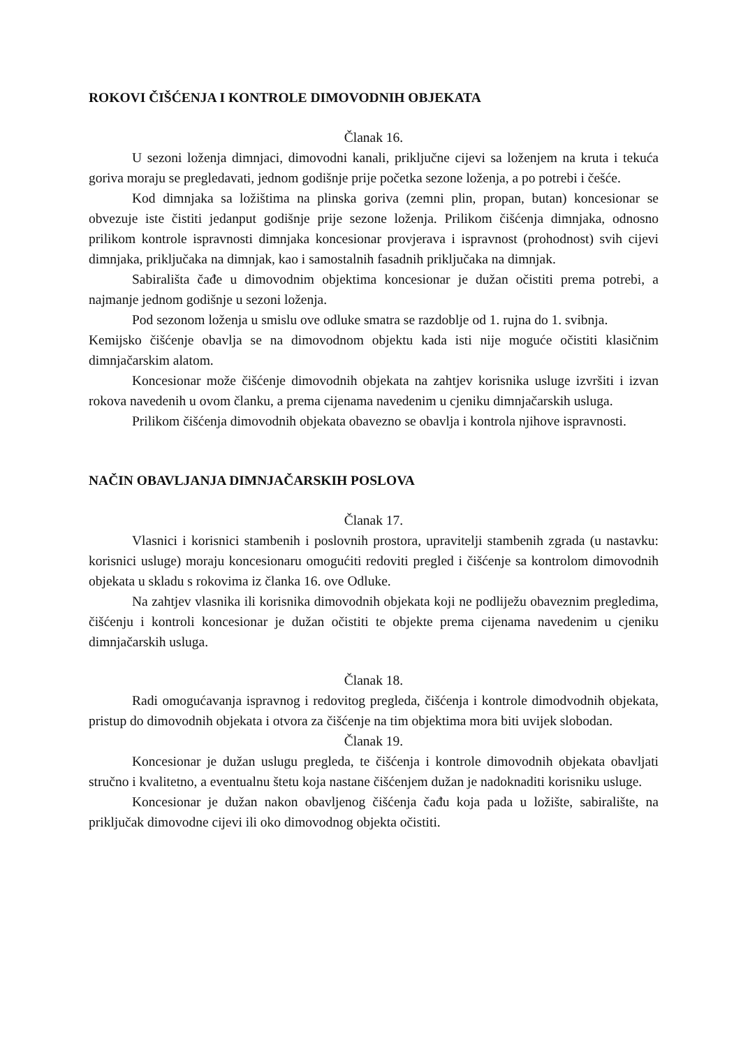ROKOVI ČIŠĆENJA I KONTROLE DIMOVODNIH OBJEKATA
Članak 16.
U sezoni loženja dimnjaci, dimovodni kanali, priključne cijevi sa loženjem na kruta i tekuća goriva moraju se pregledavati, jednom godišnje prije početka sezone loženja, a po potrebi i češće.
Kod dimnjaka sa ložištima na plinska goriva (zemni plin, propan, butan) koncesionar se obvezuje iste čistiti jedanput godišnje prije sezone loženja. Prilikom čišćenja dimnjaka, odnosno prilikom kontrole ispravnosti dimnjaka koncesionar provjerava i ispravnost (prohodnost) svih cijevi dimnjaka, priključaka na dimnjak, kao i samostalnih fasadnih priključaka na dimnjak.
Sabirališta čađe u dimovodnim objektima koncesionar je dužan očistiti prema potrebi, a najmanje jednom godišnje u sezoni loženja.
Pod sezonom loženja u smislu ove odluke smatra se razdoblje od 1. rujna do 1. svibnja.
Kemijsko čišćenje obavlja se na dimovodnom objektu kada isti nije moguće očistiti klasičnim dimnjačarskim alatom.
Koncesionar može čišćenje dimovodnih objekata na zahtjev korisnika usluge izvršiti i izvan rokova navedenih u ovom članku, a prema cijenama navedenim u cjeniku dimnjačarskih usluga.
Prilikom čišćenja dimovodnih objekata obavezno se obavlja i kontrola njihove ispravnosti.
NAČIN OBAVLJANJA DIMNJAČARSKIH POSLOVA
Članak 17.
Vlasnici i korisnici stambenih i poslovnih prostora, upravitelji stambenih zgrada (u nastavku: korisnici usluge) moraju koncesionaru omogućiti redoviti pregled i čišćenje sa kontrolom dimovodnih objekata u skladu s rokovima iz članka 16. ove Odluke.
Na zahtjev vlasnika ili korisnika dimovodnih objekata koji ne podliježu obaveznim pregledima, čišćenju i kontroli koncesionar je dužan očistiti te objekte prema cijenama navedenim u cjeniku dimnjačarskih usluga.
Članak 18.
Radi omogućavanja ispravnog i redovitog pregleda, čišćenja i kontrole dimodvodnih objekata, pristup do dimovodnih objekata i otvora za čišćenje na tim objektima mora biti uvijek slobodan.
Članak 19.
Koncesionar je dužan uslugu pregleda, te čišćenja i kontrole dimovodnih objekata obavljati stručno i kvalitetno, a eventualnu štetu koja nastane čišćenjem dužan je nadoknaditi korisniku usluge.
Koncesionar je dužan nakon obavljenog čišćenja čađu koja pada u ložište, sabiralište, na priključak dimovodne cijevi ili oko dimovodnog objekta očistiti.